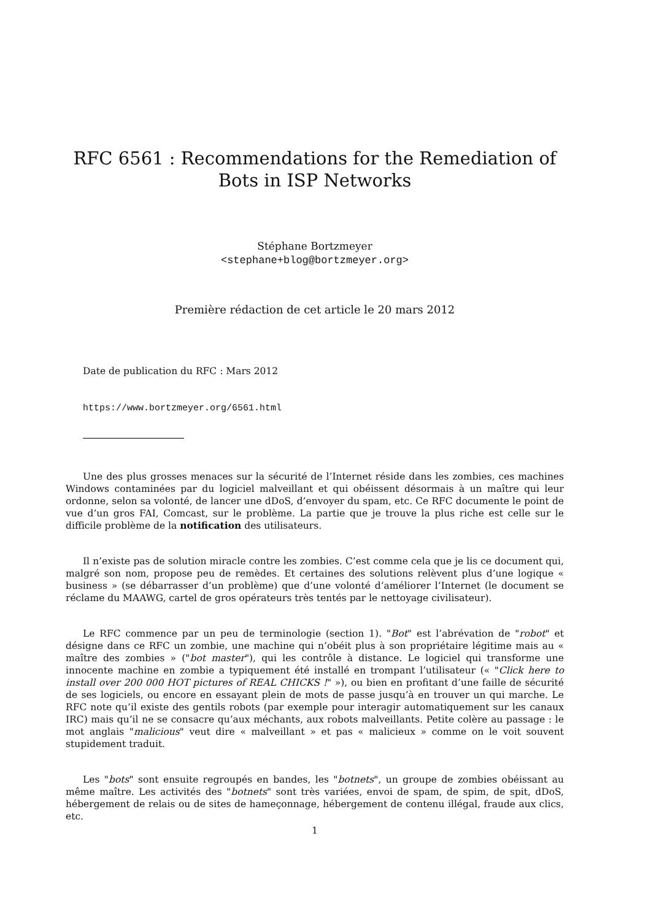RFC 6561 : Recommendations for the Remediation of Bots in ISP Networks
Stéphane Bortzmeyer
<stephane+blog@bortzmeyer.org>
Première rédaction de cet article le 20 mars 2012
Date de publication du RFC : Mars 2012
https://www.bortzmeyer.org/6561.html
Une des plus grosses menaces sur la sécurité de l’Internet réside dans les zombies, ces machines Windows contaminées par du logiciel malveillant et qui obéissent désormais à un maître qui leur ordonne, selon sa volonté, de lancer une dDoS, d’envoyer du spam, etc. Ce RFC documente le point de vue d’un gros FAI, Comcast, sur le problème. La partie que je trouve la plus riche est celle sur le difficile problème de la notification des utilisateurs.
Il n’existe pas de solution miracle contre les zombies. C’est comme cela que je lis ce document qui, malgré son nom, propose peu de remèdes. Et certaines des solutions relèvent plus d’une logique « business » (se débarrasser d’un problème) que d’une volonté d’améliorer l’Internet (le document se réclame du MAAWG, cartel de gros opérateurs très tentés par le nettoyage civilisateur).
Le RFC commence par un peu de terminologie (section 1). "Bot" est l’abrévation de "robot" et désigne dans ce RFC un zombie, une machine qui n’obéit plus à son propriétaire légitime mais au « maître des zombies » ("bot master"), qui les contrôle à distance. Le logiciel qui transforme une innocente machine en zombie a typiquement été installé en trompant l’utilisateur (« "Click here to install over 200 000 HOT pictures of REAL CHICKS !" »), ou bien en profitant d’une faille de sécurité de ses logiciels, ou encore en essayant plein de mots de passe jusqu’à en trouver un qui marche. Le RFC note qu’il existe des gentils robots (par exemple pour interagir automatiquement sur les canaux IRC) mais qu’il ne se consacre qu’aux méchants, aux robots malveillants. Petite colère au passage : le mot anglais "malicious" veut dire « malveillant » et pas « malicieux » comme on le voit souvent stupidement traduit.
Les "bots" sont ensuite regroupés en bandes, les "botnets", un groupe de zombies obéissant au même maître. Les activités des "botnets" sont très variées, envoi de spam, de spim, de spit, dDoS, hébergement de relais ou de sites de hameçonnage, hébergement de contenu illégal, fraude aux clics, etc.
1